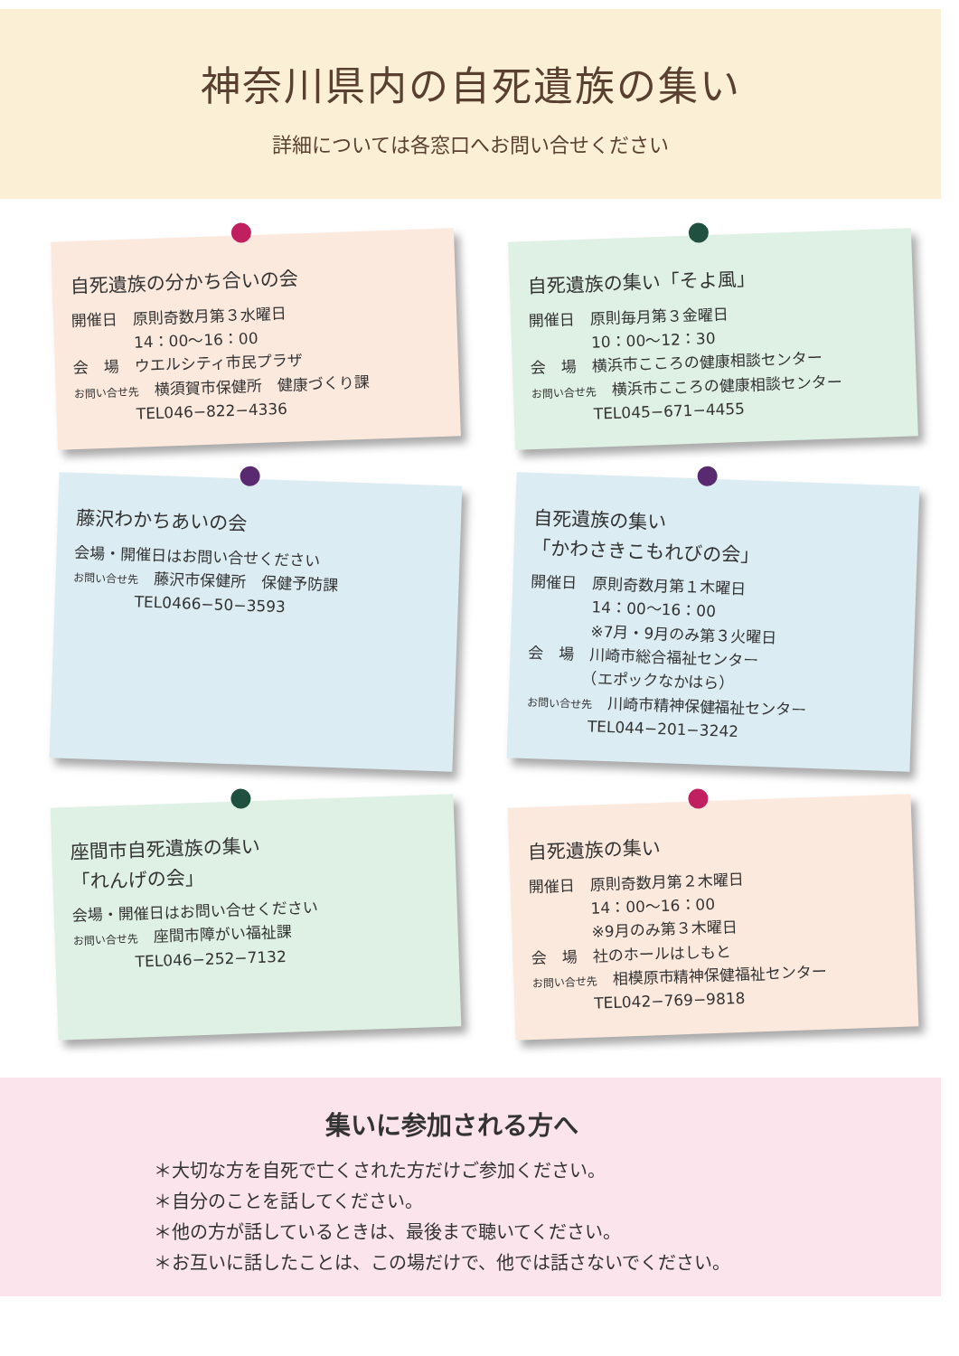神奈川県内の自死遺族の集い
詳細については各窓口へお問い合せください
自死遺族の分かち合いの会
開催日　原則奇数月第３水曜日
　　　　14：00～16：00
会　場　ウエルシティ市民プラザ
お問い合せ先　横須賀市保健所　健康づくり課
　　　　TEL046−822−4336
自死遺族の集い「そよ風」
開催日　原則毎月第３金曜日
　　　　10：00～12：30
会　場　横浜市こころの健康相談センター
お問い合せ先　横浜市こころの健康相談センター
　　　　TEL045−671−4455
藤沢わかちあいの会
会場・開催日はお問い合せください
お問い合せ先　藤沢市保健所　保健予防課
　　　　TEL0466−50−3593
自死遺族の集い
「かわさきこもれびの会」
開催日　原則奇数月第１木曜日
　　　　14：00～16：00
　　　　※7月・9月のみ第３火曜日
会　場　川崎市総合福祉センター
　　　　（エポックなかはら）
お問い合せ先　川崎市精神保健福祉センター
　　　　TEL044−201−3242
座間市自死遺族の集い
「れんげの会」
会場・開催日はお問い合せください
お問い合せ先　座間市障がい福祉課
　　　　TEL046−252−7132
自死遺族の集い
開催日　原則奇数月第２木曜日
　　　　14：00～16：00
　　　　※9月のみ第３木曜日
会　場　社のホールはしもと
お問い合せ先　相模原市精神保健福祉センター
　　　　TEL042−769−9818
集いに参加される方へ
＊大切な方を自死で亡くされた方だけご参加ください。
＊自分のことを話してください。
＊他の方が話しているときは、最後まで聴いてください。
＊お互いに話したことは、この場だけで、他では話さないでください。